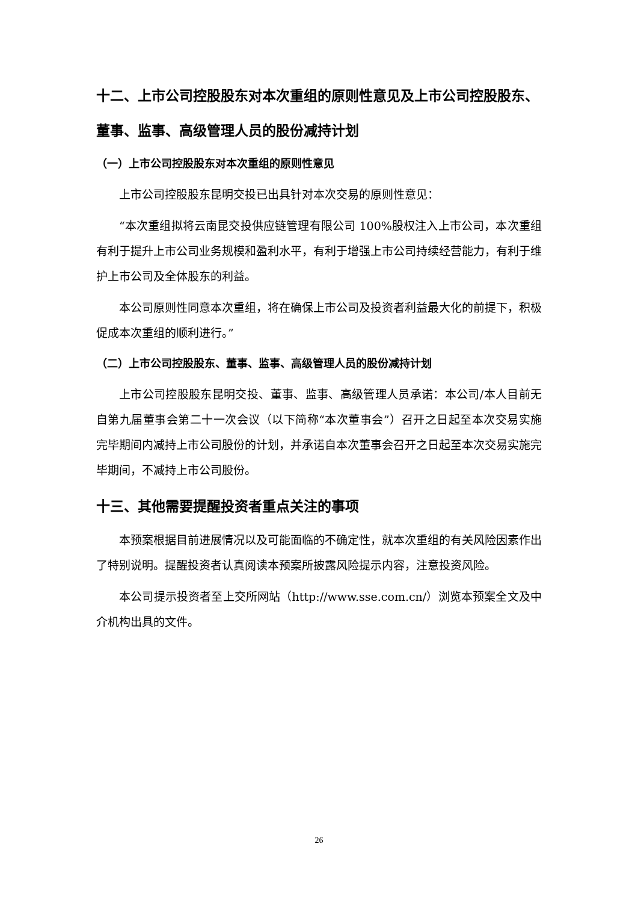十二、上市公司控股股东对本次重组的原则性意见及上市公司控股股东、董事、监事、高级管理人员的股份减持计划
（一）上市公司控股股东对本次重组的原则性意见
上市公司控股股东昆明交投已出具针对本次交易的原则性意见：
“本次重组拟将云南昆交投供应链管理有限公司 100%股权注入上市公司，本次重组有利于提升上市公司业务规模和盈利水平，有利于增强上市公司持续经营能力，有利于维护上市公司及全体股东的利益。
本公司原则性同意本次重组，将在确保上市公司及投资者利益最大化的前提下，积极促成本次重组的顺利进行。”
（二）上市公司控股股东、董事、监事、高级管理人员的股份减持计划
上市公司控股股东昆明交投、董事、监事、高级管理人员承诺：本公司/本人目前无自第九届董事会第二十一次会议（以下简称“本次董事会”）召开之日起至本次交易实施完毕期间内减持上市公司股份的计划，并承诺自本次董事会召开之日起至本次交易实施完毕期间，不减持上市公司股份。
十三、其他需要提醒投资者重点关注的事项
本预案根据目前进展情况以及可能面临的不确定性，就本次重组的有关风险因素作出了特别说明。提醒投资者认真阅读本预案所披露风险提示内容，注意投资风险。
本公司提示投资者至上交所网站（http://www.sse.com.cn/）浏览本预案全文及中介机构出具的文件。
26